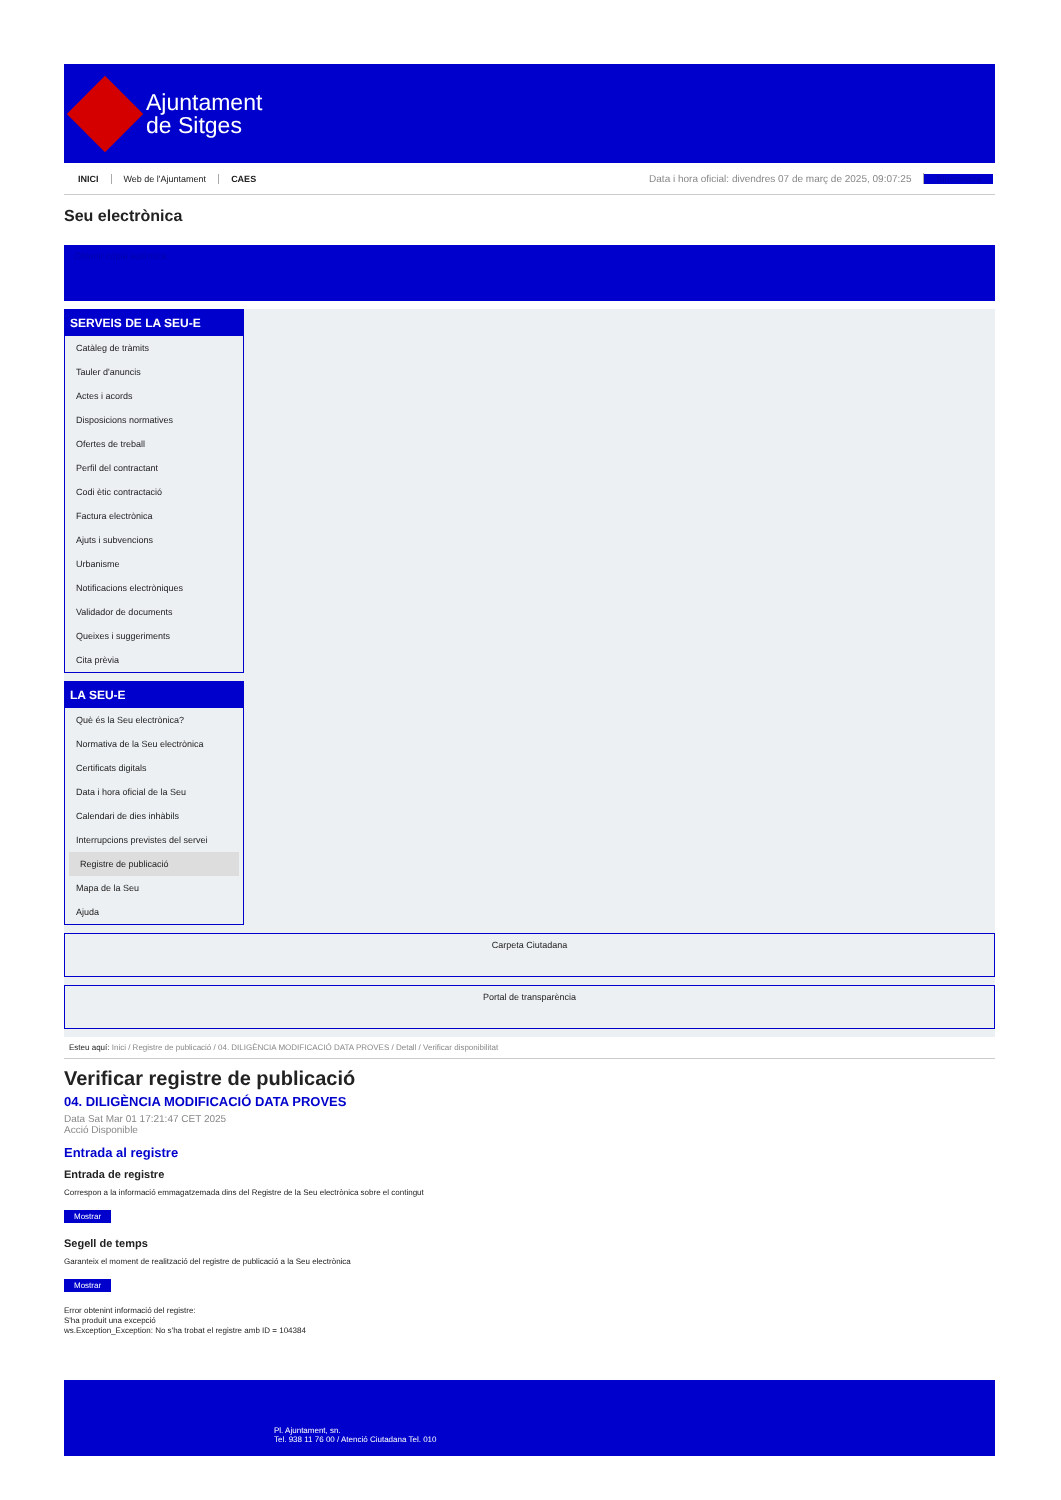Ajuntament
de Sitges
INICI Web de l'Ajuntament CAES Data i hora oficial: divendres 07 de març de 2025, 09:07:25 Sincronitza
Seu electrònica
Obtenir còpia autèntica
SERVEIS DE LA SEU-E
Catàleg de tràmits
Tauler d'anuncis
Actes i acords
Disposicions normatives
Ofertes de treball
Perfil del contractant
Codi ètic contractació
Factura electrònica
Ajuts i subvencions
Urbanisme
Notificacions electròniques
Validador de documents
Queixes i suggeriments
Cita prèvia
LA SEU-E
Què és la Seu electrònica?
Normativa de la Seu electrònica
Certificats digitals
Data i hora oficial de la Seu
Calendari de dies inhàbils
Interrupcions previstes del servei
Registre de publicació
Mapa de la Seu
Ajuda
Carpeta Ciutadana
Portal de transparència
Esteu aquí: Inici / Registre de publicació / 04. DILIGÈNCIA MODIFICACIÓ DATA PROVES / Detall / Verificar disponibilitat
Verificar registre de publicació
04. DILIGÈNCIA MODIFICACIÓ DATA PROVES
Data Sat Mar 01 17:21:47 CET 2025
Acció Disponible
Entrada al registre
Entrada de registre
Correspon a la informació emmagatzemada dins del Registre de la Seu electrònica sobre el contingut
Mostrar
Segell de temps
Garanteix el moment de realització del registre de publicació a la Seu electrònica
Mostrar
Error obtenint informació del registre:
S'ha produit una excepció
ws.Exception_Exception: No s'ha trobat el registre amb ID = 104384
Pl. Ajuntament, sn.
Tel. 938 11 76 00 / Atenció Ciutadana Tel. 010